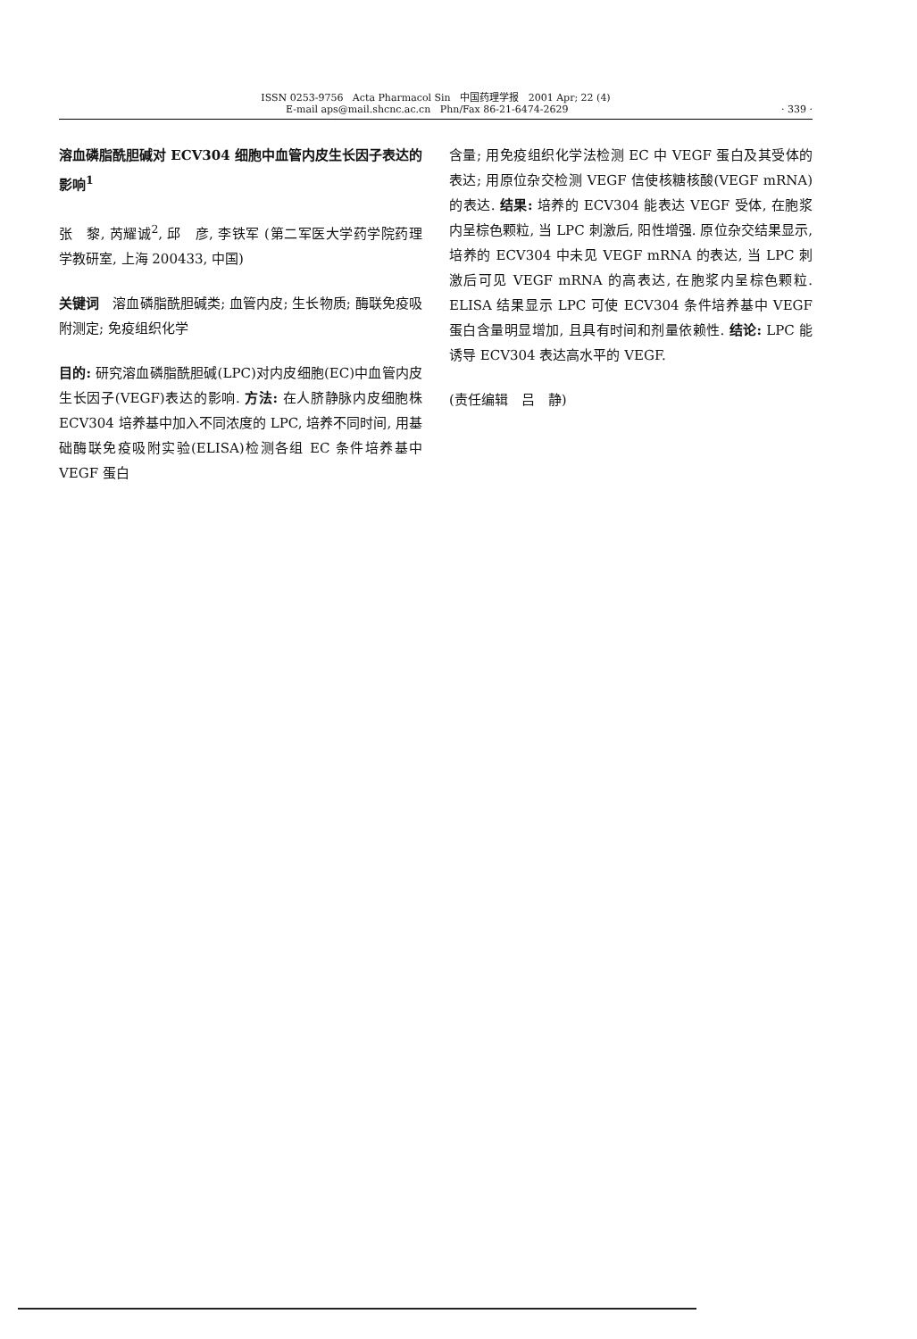ISSN 0253-9756 Acta Pharmacol Sin 中国药理学报 2001 Apr; 22 (4)
E-mail aps@mail.shcnc.ac.cn Phn/Fax 86-21-6474-2629 · 339 ·
溶血磷脂酰胆碱对 ECV304 细胞中血管内皮生长因子表达的影响<sup>1</sup>
张　黎, 芮耀诚<sup>2</sup>, 邱　彦, 李铁军 (第二军医大学药学院药理学教研室, 上海 200433, 中国)
关键词　溶血磷脂酰胆碱类; 血管内皮; 生长物质; 酶联免疫吸附测定; 免疫组织化学
目的: 研究溶血磷脂酰胆碱(LPC)对内皮细胞(EC)中血管内皮生长因子(VEGF)表达的影响. 方法: 在人脐静脉内皮细胞株 ECV304 培养基中加入不同浓度的 LPC, 培养不同时间, 用基础酶联免疫吸附实验(ELISA)检测各组 EC 条件培养基中 VEGF 蛋白
含量; 用免疫组织化学法检测 EC 中 VEGF 蛋白及其受体的表达; 用原位杂交检测 VEGF 信使核糖核酸(VEGF mRNA)的表达. 结果: 培养的 ECV304 能表达 VEGF 受体, 在胞浆内呈棕色颗粒, 当 LPC 刺激后, 阳性增强. 原位杂交结果显示, 培养的 ECV304 中未见 VEGF mRNA 的表达, 当 LPC 刺激后可见 VEGF mRNA 的高表达, 在胞浆内呈棕色颗粒. ELISA 结果显示 LPC 可使 ECV304 条件培养基中 VEGF 蛋白含量明显增加, 且具有时间和剂量依赖性. 结论: LPC 能诱导 ECV304 表达高水平的 VEGF.
(责任编辑　吕　静)